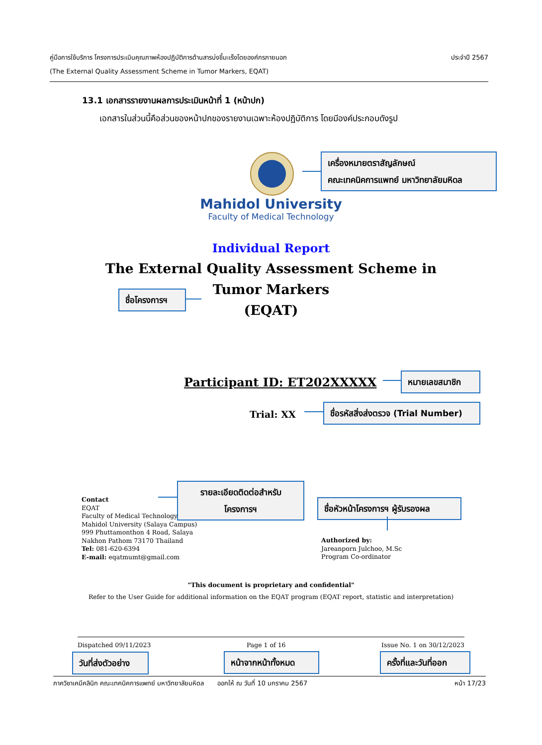ประจำปี 2567 คู่มือการใช้บริการ โครงการประเมินคุณภาพห้องปฏิบัติการด้านสารบ่งชี้มะเร็งโดยองค์กรภายนอก
(The External Quality Assessment Scheme in Tumor Markers, EQAT)
13.1 เอกสารรายงานผลการประเมินหน้าที่ 1 (หน้าปก)
เอกสารในส่วนนี้คือส่วนของหน้าปกของรายงานเฉพาะห้องปฏิบัติการ โดยมีองค์ประกอบดังรูป
เครื่องหมายตราสัญลักษณ์
คณะเทคนิคการแพทย์ มหาวิทยาลัยมหิดล
Mahidol University
Faculty of Medical Technology
Individual Report
The External Quality Assessment Scheme in
Tumor Markers
(EQAT)
ชื่อโครงการฯ
Participant ID: ET202XXXXX
หมายเลขสมาชิก
Trial: XX
ชื่อรหัสสิ่งส่งตรวจ (Trial Number)
รายละเอียดติดต่อสำหรับ
โครงการฯ
Contact
EQAT
Faculty of Medical Technology
Mahidol University (Salaya Campus)
999 Phuttamonthon 4 Road, Salaya
Nakhon Pathom 73170 Thailand
Tel: 081-620-6394
E-mail: eqatmumt@gmail.com
ชื่อหัวหน้าโครงการฯ ผู้รับรองผล
Authorized by:
Jareanporn Julchoo, M.Sc
Program Co-ordinator
"This document is proprietary and confidential"
Refer to the User Guide for additional information on the EQAT program (EQAT report, statistic and interpretation)
Dispatched 09/11/2023 Page 1 of 16 Issue No. 1 on 30/12/2023
วันที่ส่งตัวอย่าง
หน้าจากหน้าทั้งหมด
ครั้งที่และวันที่ออก
ภาควิชาเคมีคลินิก คณะเทคนิคการแพทย์ มหาวิทยาลัยมหิดล ออกให้ ณ วันที่ 10 มกราคม 2567 หน้า 17/23